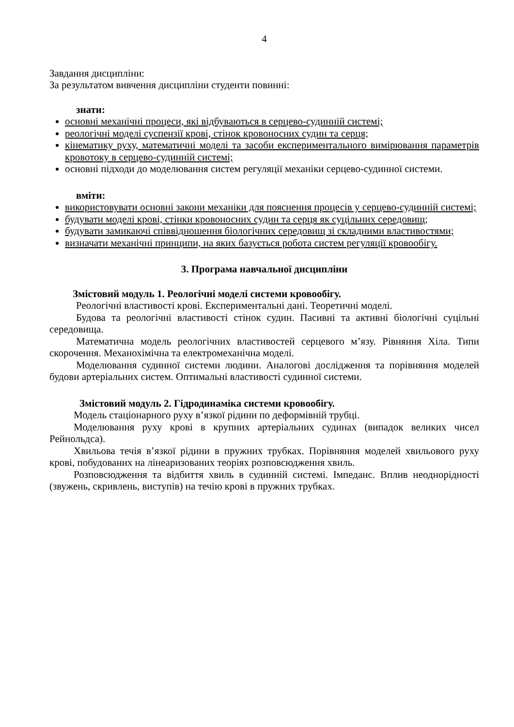4
Завдання дисципліни:
За результатом вивчення дисципліни студенти повинні:
знати:
основні механічні процеси, які відбуваються в серцево-судинній системі;
реологічні моделі суспензії крові, стінок кровоносних судин та серця;
кінематику руху, математичні моделі та засоби експериментального вимірювання параметрів кровотоку в серцево-судинній системі;
основні підходи до моделювання систем регуляції механіки серцево-судинної системи.
вміти:
використовувати основні закони механіки для пояснення процесів у серцево-судинній системі;
будувати моделі крові, стінки кровоносних судин та серця як суцільних середовищ;
будувати замикаючі співвідношення біологічних середовищ зі складними властивостями;
визначати механічні принципи, на яких базується робота систем регуляції кровообігу.
3. Програма навчальної дисципліни
Змістовий модуль 1. Реологічні моделі системи кровообігу.
Реологічні властивості крові. Експериментальні дані. Теоретичні моделі.
Будова та реологічні властивості стінок судин. Пасивні та активні біологічні суцільні середовища.
Математична модель реологічних властивостей серцевого м’язу. Рівняння Хіла. Типи скорочення. Механохімічна та електромеханічна моделі.
Моделювання судинної системи людини. Аналогові дослідження та порівняння моделей будови артеріальних систем. Оптимальні властивості судинної системи.
Змістовий модуль 2. Гідродинаміка системи кровообігу.
Модель стаціонарного руху в’язкої рідини по деформівній трубці.
Моделювання руху крові в крупних артеріальних судинах (випадок великих чисел Рейнольдса).
Хвильова течія в’язкої рідини в пружних трубках. Порівняння моделей хвильового руху крові, побудованих на лінеаризованих теоріях розповсюдження хвиль.
Розповсюдження та відбиття хвиль в судинній системі. Імпеданс. Вплив неоднорідності (звужень, скривлень, виступів) на течію крові в пружних трубках.